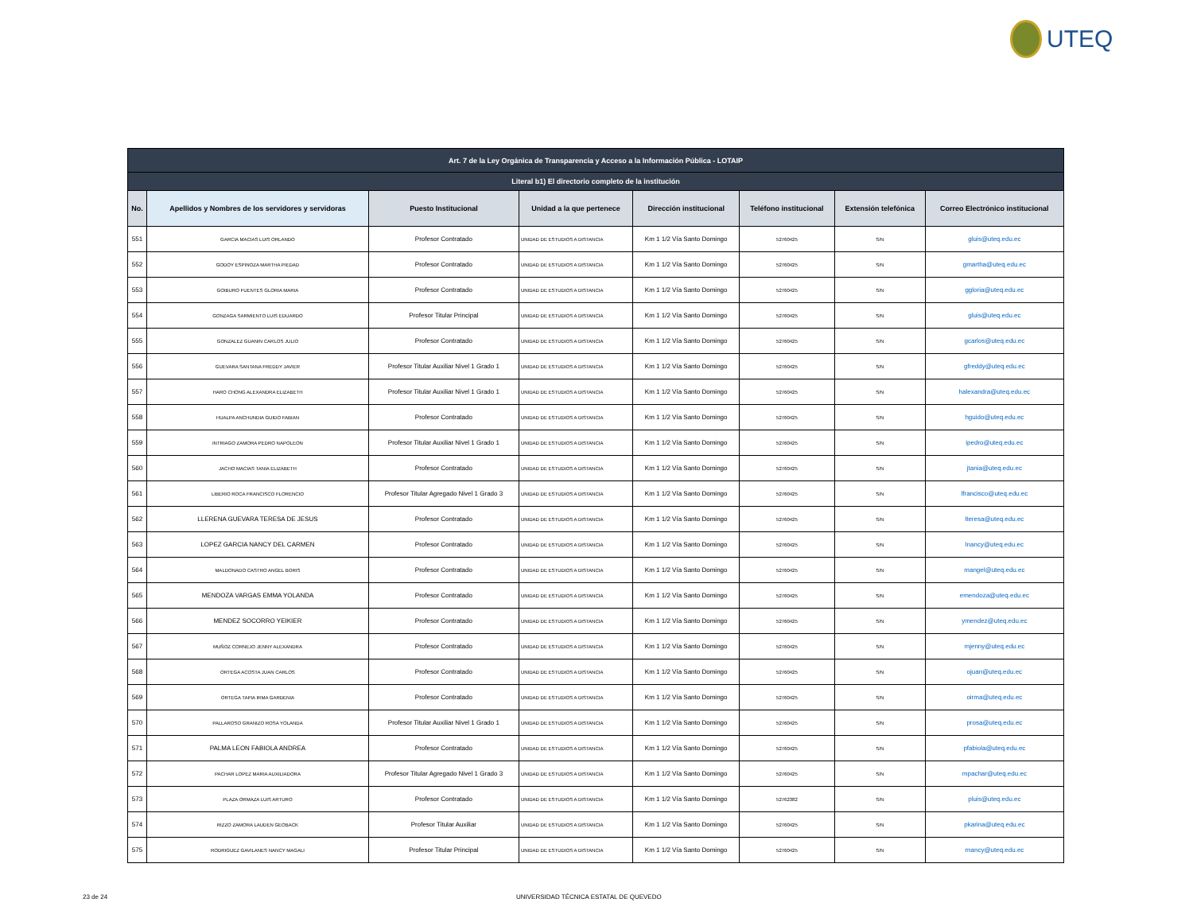UTEQ
| Art. 7 de la Ley Orgánica de Transparencia y Acceso a la Información Pública - LOTAIP | | | | | | | |
| --- | --- | --- | --- | --- | --- | --- | --- |
| Literal b1) El directorio completo de la institución | | | | | | | |
| No. | Apellidos y Nombres de los servidores y servidoras | Puesto Institucional | Unidad a la que pertenece | Dirección institucional | Teléfono institucional | Extensión telefónica | Correo Electrónico institucional |
| 551 | GARCIA MACIAS LUIS ORLANDO | Profesor Contratado | UNIDAD DE ESTUDIOS A DISTANCIA | Km 1 1/2 Vía Santo Domingo | 52760425 | S/N | gluis@uteq.edu.ec |
| 552 | GODOY ESPINOZA MARTHA PIEDAD | Profesor Contratado | UNIDAD DE ESTUDIOS A DISTANCIA | Km 1 1/2 Vía Santo Domingo | 52760425 | S/N | gmartha@uteq.edu.ec |
| 553 | GOIBURO FUENTES GLORIA MARIA | Profesor Contratado | UNIDAD DE ESTUDIOS A DISTANCIA | Km 1 1/2 Vía Santo Domingo | 52760425 | S/N | ggloria@uteq.edu.ec |
| 554 | GONZAGA SARMIENTO LUIS EDUARDO | Profesor Titular Principal | UNIDAD DE ESTUDIOS A DISTANCIA | Km 1 1/2 Vía Santo Domingo | 52760425 | S/N | gluis@uteq.edu.ec |
| 555 | GONZALEZ GUANIN CARLOS JULIO | Profesor Contratado | UNIDAD DE ESTUDIOS A DISTANCIA | Km 1 1/2 Vía Santo Domingo | 52760425 | S/N | gcarlos@uteq.edu.ec |
| 556 | GUEVARA SANTANA FREDDY JAVIER | Profesor Titular Auxiliar Nivel 1 Grado 1 | UNIDAD DE ESTUDIOS A DISTANCIA | Km 1 1/2 Vía Santo Domingo | 52760425 | S/N | gfreddy@uteq.edu.ec |
| 557 | HARO CHONG ALEXANDRA ELIZABETH | Profesor Titular Auxiliar Nivel 1 Grado 1 | UNIDAD DE ESTUDIOS A DISTANCIA | Km 1 1/2 Vía Santo Domingo | 52760425 | S/N | halexandra@uteq.edu.ec |
| 558 | HUALPA ANCHUNDIA GUIDO FABIAN | Profesor Contratado | UNIDAD DE ESTUDIOS A DISTANCIA | Km 1 1/2 Vía Santo Domingo | 52760425 | S/N | hguido@uteq.edu.ec |
| 559 | INTRIAGO ZAMORA PEDRO NAPOLEON | Profesor Titular Auxiliar Nivel 1 Grado 1 | UNIDAD DE ESTUDIOS A DISTANCIA | Km 1 1/2 Vía Santo Domingo | 52760425 | S/N | ipedro@uteq.edu.ec |
| 560 | JACHO MACIAS TANIA ELIZABETH | Profesor Contratado | UNIDAD DE ESTUDIOS A DISTANCIA | Km 1 1/2 Vía Santo Domingo | 52760425 | S/N | jtania@uteq.edu.ec |
| 561 | LIBERIO ROCA FRANCISCO FLORENCIO | Profesor Titular Agregado Nivel 1 Grado 3 | UNIDAD DE ESTUDIOS A DISTANCIA | Km 1 1/2 Vía Santo Domingo | 52760425 | S/N | lfrancisco@uteq.edu.ec |
| 562 | LLERENA GUEVARA TERESA DE JESUS | Profesor Contratado | UNIDAD DE ESTUDIOS A DISTANCIA | Km 1 1/2 Vía Santo Domingo | 52760425 | S/N | lteresa@uteq.edu.ec |
| 563 | LOPEZ GARCIA NANCY DEL CARMEN | Profesor Contratado | UNIDAD DE ESTUDIOS A DISTANCIA | Km 1 1/2 Vía Santo Domingo | 52760425 | S/N | lnancy@uteq.edu.ec |
| 564 | MALDONADO CASTRO ANGEL BORIS | Profesor Contratado | UNIDAD DE ESTUDIOS A DISTANCIA | Km 1 1/2 Vía Santo Domingo | 52760425 | S/N | mangel@uteq.edu.ec |
| 565 | MENDOZA VARGAS EMMA YOLANDA | Profesor Contratado | UNIDAD DE ESTUDIOS A DISTANCIA | Km 1 1/2 Vía Santo Domingo | 52760425 | S/N | emendoza@uteq.edu.ec |
| 566 | MENDEZ SOCORRO YEIKIER | Profesor Contratado | UNIDAD DE ESTUDIOS A DISTANCIA | Km 1 1/2 Vía Santo Domingo | 52760425 | S/N | ymendez@uteq.edu.ec |
| 567 | MUÑOZ CORNEJO JENNY ALEXANDRA | Profesor Contratado | UNIDAD DE ESTUDIOS A DISTANCIA | Km 1 1/2 Vía Santo Domingo | 52760425 | S/N | mjenny@uteq.edu.ec |
| 568 | ORTEGA ACOSTA JUAN CARLOS | Profesor Contratado | UNIDAD DE ESTUDIOS A DISTANCIA | Km 1 1/2 Vía Santo Domingo | 52760425 | S/N | ojuan@uteq.edu.ec |
| 569 | ORTEGA TAPIA IRMA GARDENIA | Profesor Contratado | UNIDAD DE ESTUDIOS A DISTANCIA | Km 1 1/2 Vía Santo Domingo | 52760425 | S/N | oirma@uteq.edu.ec |
| 570 | PALLAROSO GRANIZO ROSA YOLANDA | Profesor Titular Auxiliar Nivel 1 Grado 1 | UNIDAD DE ESTUDIOS A DISTANCIA | Km 1 1/2 Vía Santo Domingo | 52760425 | S/N | prosa@uteq.edu.ec |
| 571 | PALMA LEON FABIOLA ANDREA | Profesor Contratado | UNIDAD DE ESTUDIOS A DISTANCIA | Km 1 1/2 Vía Santo Domingo | 52760425 | S/N | pfabiola@uteq.edu.ec |
| 572 | PACHAR LOPEZ MARIA AUXILIADORA | Profesor Titular Agregado Nivel 1 Grado 3 | UNIDAD DE ESTUDIOS A DISTANCIA | Km 1 1/2 Vía Santo Domingo | 52760425 | S/N | mpachar@uteq.edu.ec |
| 573 | PLAZA ORMAZA LUIS ARTURO | Profesor Contratado | UNIDAD DE ESTUDIOS A DISTANCIA | Km 1 1/2 Vía Santo Domingo | 52762382 | S/N | pluis@uteq.edu.ec |
| 574 | RIZZO ZAMORA LAUDEN GEOBACK | Profesor Titular Auxiliar | UNIDAD DE ESTUDIOS A DISTANCIA | Km 1 1/2 Vía Santo Domingo | 52760425 | S/N | pkarina@uteq.edu.ec |
| 575 | RODRIGUEZ GAVILANES NANCY MAGALI | Profesor Titular Principal | UNIDAD DE ESTUDIOS A DISTANCIA | Km 1 1/2 Vía Santo Domingo | 52760425 | S/N | rnancy@uteq.edu.ec |
23 de 24 UNIVERSIDAD TÉCNICA ESTATAL DE QUEVEDO